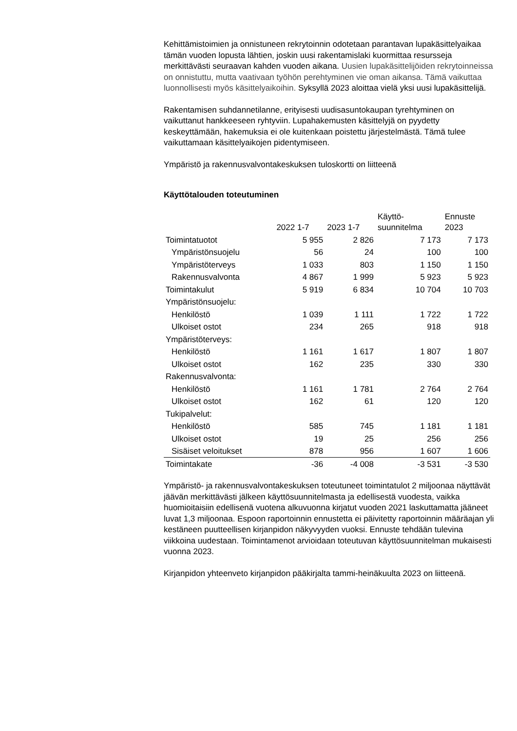Kehittämistoimien ja onnistuneen rekrytoinnin odotetaan parantavan lupakäsittelyaikaa tämän vuoden lopusta lähtien, joskin uusi rakentamislaki kuormittaa resursseja merkittävästi seuraavan kahden vuoden aikana. Uusien lupakäsittelijöiden rekrytoinneissa on onnistuttu, mutta vaativaan työhön perehtyminen vie oman aikansa. Tämä vaikuttaa luonnollisesti myös käsittelyaikoihin. Syksyllä 2023 aloittaa vielä yksi uusi lupakäsittelijä.
Rakentamisen suhdannetilanne, erityisesti uudisasuntokaupan tyrehtyminen on vaikuttanut hankkeeseen ryhtyviin. Lupahakemusten käsittelyjä on pyydetty keskeyttämään, hakemuksia ei ole kuitenkaan poistettu järjestelmästä. Tämä tulee vaikuttamaan käsittelyaikojen pidentymiseen.
Ympäristö ja rakennusvalvontakeskuksen tuloskortti on liitteenä
Käyttötalouden toteutuminen
| | 2022 1-7 | 2023 1-7 | Käyttö- suunnitelma | Ennuste 2023 |
| --- | --- | --- | --- | --- |
| Toimintatuotot | 5 955 | 2 826 | 7 173 | 7 173 |
| Ympäristönsuojelu | 56 | 24 | 100 | 100 |
| Ympäristöterveys | 1 033 | 803 | 1 150 | 1 150 |
| Rakennusvalvonta | 4 867 | 1 999 | 5 923 | 5 923 |
| Toimintakulut | 5 919 | 6 834 | 10 704 | 10 703 |
| Ympäristönsuojelu: | | | | |
| Henkilöstö | 1 039 | 1 111 | 1 722 | 1 722 |
| Ulkoiset ostot | 234 | 265 | 918 | 918 |
| Ympäristöterveys: | | | | |
| Henkilöstö | 1 161 | 1 617 | 1 807 | 1 807 |
| Ulkoiset ostot | 162 | 235 | 330 | 330 |
| Rakennusvalvonta: | | | | |
| Henkilöstö | 1 161 | 1 781 | 2 764 | 2 764 |
| Ulkoiset ostot | 162 | 61 | 120 | 120 |
| Tukipalvelut: | | | | |
| Henkilöstö | 585 | 745 | 1 181 | 1 181 |
| Ulkoiset ostot | 19 | 25 | 256 | 256 |
| Sisäiset veloitukset | 878 | 956 | 1 607 | 1 606 |
| Toimintakate | -36 | -4 008 | -3 531 | -3 530 |
Ympäristö- ja rakennusvalvontakeskuksen toteutuneet toimintatulot 2 miljoonaa näyttävät jäävän merkittävästi jälkeen käyttösuunnitelmasta ja edellisestä vuodesta, vaikka huomioitaisiin edellisenä vuotena alkuvuonna kirjatut vuoden 2021 laskuttamatta jääneet luvat 1,3 miljoonaa. Espoon raportoinnin ennustetta ei päivitetty raportoinnin määräajan yli kestäneen puutteellisen kirjanpidon näkyvyyden vuoksi. Ennuste tehdään tulevina viikkoina uudestaan. Toimintamenot arvioidaan toteutuvan käyttösuunnitelman mukaisesti vuonna 2023.
Kirjanpidon yhteenveto kirjanpidon pääkirjalta tammi-heinäkuulta 2023 on liitteenä.